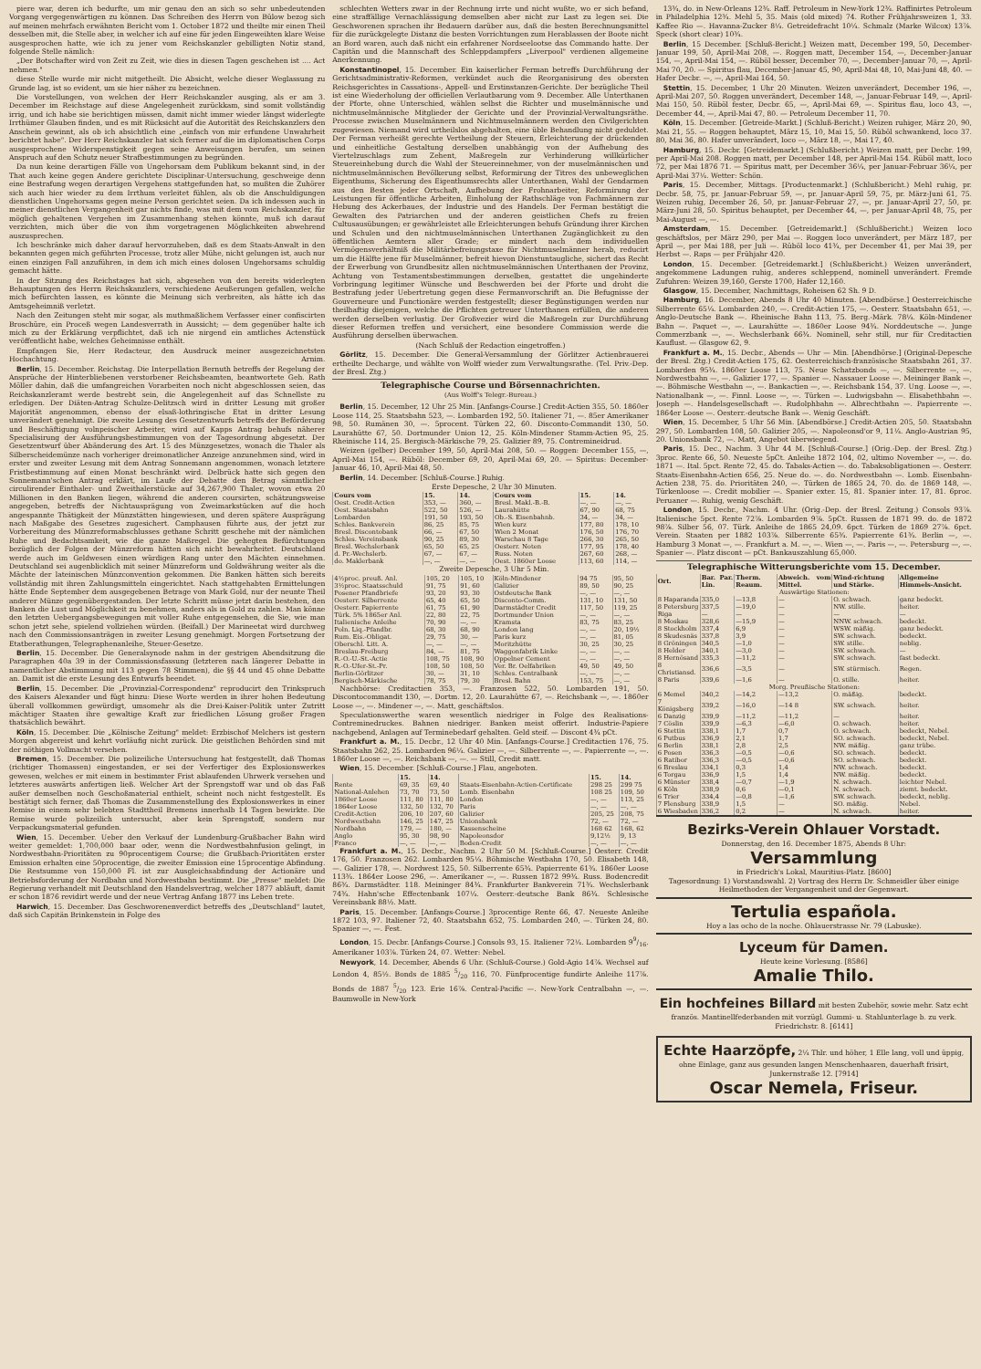piere war, deren ich bedurfte, um mir genau den an sich so sehr unbedeutenden Vorgang vergegenwärtigen zu können. Das Schreiben des Herrn von Bülow bezog sich auf meinen mehrfach erwähnten Bericht vom 1. October 1872 und theilte mir einen Theil desselben mit, die Stelle aber, in welcher ich auf eine für jeden Eingeweihten klare Weise ausgesprochen hatte, wie ich zu jener vom Reichskanzler gebilligten Notiz stand, folgende Stelle nämlich:
„Der Botschafter wird von Zeit zu Zeit, wie dies in diesen Tagen geschehen ist .... Act nehmen."
diese Stelle wurde mir nicht mitgetheilt. Die Absicht, welche dieser Weglassung zu Grunde lag, ist so evident, um sie hier näher zu bezeichnen.
Die Vorstellungen, von welchen der Herr Reichskanzler ausging, als er am 3. December im Reichstage auf diese Angelegenheit zurückkam, sind somit vollständig irrig, und ich habe sie berichtigen müssen, damit nicht immer wieder längst widerlegte Irrthümer Glauben finden, und es mit Rücksicht auf die Autorität des Reichskanzlers den Anschein gewinnt, als ob ich absichtlich eine „einfach von mir erfundene Unwahrheit berichtet habe". Der Herr Reichskanzler hat sich ferner auf die im diplomatischen Corps ausgesprochene Widerspenstigkeit gegen seine Anweisungen berufen, um seinen Anspruch auf den Schutz neuer Strafbestimmungen zu begründen.
Da nun keine derartigen Fälle von Ungehorsam dem Publikum bekannt sind, in der That auch keine gegen Andere gerichtete Disciplinar-Untersuchung, geschweige denn eine Bestrafung wegen derartigen Vergehens stattgefunden hat, so mußten die Zuhörer sich auch hier wieder zu dem Irrthum verleitet fühlen, als ob die Anschuldigungen dienstlichen Ungehorsams gegen meine Person gerichtet seien. Da ich indessen auch in meiner dienstlichen Vergangenheit gar nichts finde, was mit dem vom Reichskanzler, für möglich gehaltenen Vergehen im Zusammenhang stehen könnte, muß ich darauf verzichten, mich über die von ihm vorgetragenen Möglichkeiten abwehrend auszusprechen.
Ich beschränke mich daher darauf hervorzuheben, daß es dem Staats-Anwalt in den bekannten gegen mich geführten Processe, trotz aller Mühe, nicht gelungen ist, auch nur einen einzigen Fall anzuführen, in dem ich mich eines dolosen Ungehorsams schuldig gemacht hätte.
In der Sitzung des Reichstages hat sich, abgesehen von den bereits widerlegten Behauptungen des Herrn Reichskanzlers, verschiedene Aeußerungen gefallen, welche mich befürchten lassen, es könnte die Meinung sich verbreiten, als hätte ich das Amtsgeheimniß verletzt.
Nach den Zeitungen steht mir sogar, als muthmaßlichem Verfasser einer confiscirten Broschüre, ein Proceß wegen Landesverrath in Aussicht; — dem gegenüber halte ich mich zu der Erklärung verpflichtet, daß ich nie nirgend ein amtliches Actenstück veröffentlicht habe, welches Geheimnisse enthält.
Empfangen Sie, Herr Redacteur, den Ausdruck meiner ausgezeichnetsten Hochachtung. Arnim.
Berlin, 15. December. Reichstag. Die Interpellation Bernuth betreffs der Regelung der Ansprüche der Hinterbliebenen verstorbener Reichsbeamten, beantwortete Geh. Rath Möller dahin, daß die umfangreichen Vorarbeiten noch nicht abgeschlossen seien, das Reichskanzleramt werde bestrebt sein, die Angelegenheit auf das Schnellste zu erledigen. Der Diäten-Antrag Schulze-Delitzsch wird in dritter Lesung mit großer Majorität angenommen, ebenso der elsaß-lothringische Etat in dritter Lesung unverändert genehmigt. Die zweite Lesung des Gesetzentwurfs betreffs der Beförderung und Beschäftigung volnpeischer Arbeiter, wird auf Kapps Antrag behufs näherer Specialisirung der Ausführungsbestimmungen von der Tagesordnung abgesetzt. Der Gesetzentwurf über Abänderung des Art. 15 des Münzgesetzes, wonach die Thaler als Silberscheidemünze nach vorheriger dreimonatlicher Anzeige anzunehmen sind, wird in erster und zweiter Lesung mit dem Antrag Sonnemann angenommen, wonach letztere Fristbestimmung auf einen Monat beschränkt wird. Delbrück hatte sich gegen den Sonnemann'schen Antrag erklärt, im Laufe der Debatte den Betrag sämmtlicher circulirender Einthaler- und Zweithalerstücke auf 34,267,900 Thaler, wovon etwa 20 Millionen in den Banken liegen, während die anderen coursirten, schätzungsweise angegeben, betreffs der Nichtausprägung von Zweimarkstücken auf die hoch angespannte Thätigkeit der Münzstätten hingewiesen, und deren spätere Ausprägung nach Maßgabe des Gesetzes zugesichert. Camphausen führte aus, der jetzt zur Vorbereitung des Münzreformabschlusses gethane Schritt geschehe mit der nämlichen Ruhe und Bedachtsamkeit, wie die ganze Maßregel. Die gehegten Befürchtungen bezüglich der Folgen der Münzreform hätten sich nicht bewahrheitet. Deutschland werde auch im Geldwesen einen würdigen Rang unter den Mächten einnehmen. Deutschland sei augenblicklich mit seiner Münzreform und Goldwährung weiter als die Mächte der lateinischen Münzconvention gekommen. Die Banken hätten sich bereits vollständig mit ihren Zahlungsmitteln eingerichtet. Nach stattgehabten Ermittelungen hätte Ende September dem ausgegebenen Betrage von Mark Gold, nur der neunte Theil anderer Münze gegenübergestanden. Der letzte Schritt müsse jetzt darin bestehen, den Banken die Lust und Möglichkeit zu benehmen, anders als in Gold zu zahlen. Man könne den letzten Uebergangsbewegungen mit voller Ruhe entgegensehen, die Sie, wie man schon jetzt sehe, spielend vollziehen würden. (Beifall.) Der Marineetat wird durchweg nach den Commissionsanträgen in zweiter Lesung genehmigt. Morgen Fortsetzung der Etatberathungen, Telegraphenanleihe, Steuer-Gesetze.
Berlin, 15. December. Die Generalsynode nahm in der gestrigen Abendsitzung die Paragraphen 40a 39 in der Commissionsfassung (letzteren nach längerer Debatte in namentlicher Abstimmung mit 113 gegen 78 Stimmen), die §§ 44 und 45 ohne Debatte an. Damit ist die erste Lesung des Entwurfs beendet.
Berlin, 15. December. Die „Provinzial-Correspondenz" reproducirt den Trinkspruch des Kaisers Alexander und fügt hinzu: Diese Worte werden in ihrer hohen Bedeutung überall vollkommen gewürdigt, umsomehr als die Drei-Kaiser-Politik unter Zutritt mächtiger Staaten ihre gewaltige Kraft zur friedlichen Lösung großer Fragen thatsächlich bewährt.
Köln, 15. December. Die „Kölnische Zeitung" meldet: Erzbischof Melchers ist gestern Morgen abgereist und kehrt vorläufig nicht zurück. Die geistlichen Behörden sind mit der nöthigen Vollmacht versehen.
Bremen, 15. December. Die polizeiliche Untersuchung hat festgestellt, daß Thomas (richtiger Thomassen) eingestanden, er sei der Verfertiger des Explosionswerkes gewesen, welches er mit einem in bestimmter Frist ablaufenden Uhrwerk versehen und letzteres auswärts anfertigen ließ. Welcher Art der Sprengstoff war und ob das Faß außer demselben noch Geschoßmaterial enthielt, scheint noch nicht festgestellt. Es bestätigt sich ferner, daß Thomas die Zusammenstellung des Explosionswerkes in einer Remise in einem sehr belebten Stadttheil Bremens innerhalb 14 Tagen bewirkte. Die Remise wurde polizeilich untersucht, aber kein Sprengstoff, sondern nur Verpackungsmaterial gefunden.
Wien, 15. December. Ueber den Verkauf der Lundenburg-Grußbacher Bahn wird weiter gemeldet: 1,700,000 baar oder, wenn die Nordwestbahnfusion gelingt, in Nordwestbahn-Prioritäten zu 90procentigem Course; die Grußbach-Prioritäten erster Emission erhalten eine 50procentige, die zweiter Emission eine 15procentige Abfindung. Die Restsumme von 150,000 Fl. ist zur Ausgleichsabfindung der Actionäre und Betriebsforderung der Nordbahn und Nordwestbahn bestimmt. Die „Presse" meldet: Die Regierung verhandelt mit Deutschland den Handelsvertrag, welcher 1877 abläuft, damit er schon 1876 revidirt werde und der neue Vertrag Anfang 1877 ins Leben trete.
Harwich, 15. December. Das Geschworenenverdict betreffs des „Deutschland" lautet, daß sich Capitän Brinkenstein in Folge des
schlechten Wetters zwar in der Rechnung irrte und nicht wußte, wo er sich befand, eine straffällige Vernachlässigung demselben aber nicht zur Last zu legen sei. Die Geschworenen sprachen ihr Bedauern darüber aus, daß die besten Berechnungsmittel für die zurückgelegte Distanz die besten Vorrichtungen zum Herablassen der Boote nicht an Bord waren, auch daß nicht ein erfahrener Nordseelootse das Commando hatte. Der Capitän und die Mannschaft des Schleppdampfers „Liverpool" verdienen allgemeine Anerkennung.
Konstantinopel, 15. December. Ein kaiserlicher Ferman betreffs Durchführung der Gerichtsadministrativ-Reformen, verkündet auch die Reorganisirung des obersten Reichsgerichtes in Cassations-, Appell- und Erstinstanzen-Gerichte. Der bezügliche Theil ist eine Wiederholung der officiellen Verlautbarung vom 9. December. Alle Unterthanen der Pforte, ohne Unterschied, wählen selbst die Richter und muselmännische und nichtmuselmännische Mitglieder der Gerichte und der Provinzial-Verwaltungsräthe. Processe zwischen Muselmännern und Nichtmuselmännern werden den Civilgerichten zugewiesen. Niemand wird urtheilslos abgehalten, eine üble Behandlung nicht geduldet. Der Ferman verheißt gerechte Vertheilung der Steuern, Erleichterung der drückenden und einheitliche Gestaltung derselben unabhängig von der Aufhebung des Viertelzuschlags zum Zehent, Maßregeln zur Verhinderung willkürlicher Steuereinhebung durch die Wahl der Steuereinnehmer, von der muselmännischen und nichtmuselmännischen Bevölkerung selbst, Reformirung der Titres des unbeweglichen Eigenthums, Sicherung des Eigenthumsrechts aller Unterthanen, Wahl der Gendarmen aus den Besten jeder Ortschaft, Aufhebung der Frohnarbeiter, Reformirung der Leistungen für öffentliche Arbeiten, Einholung der Rathschläge von Fachmännern zur Hebung des Ackerbaues, der Industrie und des Handels. Der Ferman bestätigt die Gewalten des Patriarchen und der anderen geistlichen Chefs zu freien Cultusausübungen; er gewährleistet alle Erleichterungen behufs Gründung ihrer Kirchen und Schulen und den nichtmuselmännischen Unterthanen Zugänglichkeit zu den öffentlichen Aemtern aller Grade; er mindert nach dem individuellen Vermögensverhältniß die Militärbefreiungstaxe für Nichtmuselmänner herab, reducirt um die Hälfte jene für Muselmänner, befreit hievon Dienstuntaugliche, sichert das Recht der Erwerbung von Grundbesitz allen nichtmuselmännischen Unterthanen der Provinz, Achtung von Testamentsbestimmungen derselben, gestattet die ungehinderte Vorbringung legitimer Wünsche und Beschwerden bei der Pforte und droht die Bestrafung jeder Uebertretung gegen diese Fermanvorschrift an. Die Befugnisse der Gouverneure und Functionäre werden festgestellt; dieser Begünstigungen werden nur theilhaftig diejenigen, welche die Pflichten getreuer Unterthanen erfüllen, die anderen werden derselben verlustig. Der Großvezier wird die Maßregeln zur Durchführung dieser Reformen treffen und versichert, eine besondere Commission werde die Ausführung derselben überwachen.
(Nach Schluß der Redaction eingetroffen.)
Görlitz, 15. December. Die General-Versammlung der Görlitzer Actienbrauerei ertheilte Decharge, und wählte von Wolff wieder zum Verwaltungsrathe. (Tel. Priv.-Dep. der Bresl. Ztg.)
Telegraphische Course und Börsennachrichten.
(Aus Wolff's Telegr.-Bureau.)
Berlin, 15. December, 12 Uhr 25 Min. [Anfangs-Course.] Credit-Actien 355, 50. 1860er Loose 114, 25. Staatsbahn 523, —. Lombarden 192, 50. Italiener 71, —. 85er Amerikaner 98, 50. Rumänen 30, —. 5procent. Türken 22, 60. Disconto-Commandit 130, 50. Laurahütte 67, 50. Dortmunder Union 12, 25. Köln-Mindener Stamm-Actien 95, 25. Rheinische 114, 25. Bergisch-Märkische 79, 25. Galizier 89, 75. Contremineidrud.
Weizen (gelber) December 199, 50, April-Mai 208, 50. — Roggen: December 155, —, April-Mai 154, —. Rüböl: December 69, 20, April-Mai 69, 20. — Spiritus: December-Januar 46, 10, April-Mai 48, 50.
Berlin, 14. December. [Schluß-Course.] Ruhig.
Erste Depesche, 2 Uhr 30 Minuten.
| Cours vom | 15. | 14. | Cours vom | 15. | 14. |
| --- | --- | --- | --- | --- | --- |
| Oest. Credit-Actien | 353, — | 360, — | Bresl. Makl.-B.-B. | —, — | —, — |
| Oest. Staatsbahn | 522, 50 | 526, — | Laurahütte | 67, 90 | 68, 75 |
| Lombarden | 191, 50 | 193, 50 | Ob.-S. Eisenbahnb. | 34, — | 34, — |
| Schles. Bankverein | 86, 25 | 85, 75 | Wien kurz | 177, 80 | 178, 10 |
| Bresl. Discontobank | 66, — | 67, 50 | Wien 2 Monat | 176, 50 | 176, 70 |
| Schles. Vereinsbank | 90, 25 | 89, 30 | Warschau 8 Tage | 266, 30 | 265, 50 |
| Bresl. Wechslerbank | 65, 50 | 65, 25 | Oesterr. Noten | 177, 95 | 178, 40 |
| d. Pr.-Wechslerb. | 67, — | 67, — | Russ. Noten | 267, 60 | 268, — |
| do. Maklerbank | —, — | —, — | Oest. 1860er Loose | 113, 60 | 114, — |
Zweite Depesche, 3 Uhr 5 Min.
| 4½proc. preuß. Anl. | 105, 20 | 105, 10 | Köln-Mindener | 94 75 | 95, 50 |
| 3½proc. Staatsschuld | 91, 75 | 91, 60 | Galizier | 89, 50 | 90, 25 |
| Posener Pfandbriefe | 93, 20 | 93, 30 | Ostdeutsche Bank | —, — | —, — |
| Oesterr. Silberrente | 65, 40 | 65, 50 | Disconto-Comm. | 131, 10 | 131, 50 |
| Oesterr. Papierrente | 61, 75 | 61, 90 | Darmstädter Credit | 117, 50 | 119, 25 |
| Türk. 5% 1865er Anl. | 22, 80 | 22, 75 | Dortmunder Union | —, — | —, — |
| Italienische Anleihe | 70, 90 | —, — | Kramsta | 83, 75 | 83, 25 |
| Poln. Liq.-Pfandbr. | 68, 30 | 68, 90 | London lang | —, — | 20, 19½ |
| Rum. Eis.-Obligat. | 29, 75 | 30, — | Paris kurz | —, — | 81, 05 |
| Oberschl. Litt. A. | —, — | —, — | Moritzhütte | 30, 25 | 30, 25 |
| Breslau-Freiburg | 84, — | 81, 75 | Waggonfabrik Linke | —, — | —, — |
| R.-O.-U.-St.-Actie | 108, 75 | 108, 90 | Oppelner Cement | —, — | —, — |
| R.-O.-Ufer-St.-Pr. | 108, 50 | 108, 50 | Ver. Br. Oelfabriken | 49, 50 | 49, 50 |
| Berlin-Görlitzer | 30, — | 31, 10 | Schles. Centralbank | —, — | —, — |
| Bergisch-Märkische | 78, 75 | 79, 30 | Bresl. Bahn | 153, 75 | —, — |
Nachbörse: Creditactien 353, —. Franzosen 522, 50. Lombarden 191, 50. Discontocommandit 130, —. Dortm. 12, 20. Laurahütte 67, —. Reichsbank —, —. 1860er Loose —, —. Mindener —, —. Matt, geschäftslos.
Speculationswerthe waren wesentlich niedriger in Folge des Realisations-Contreminedruckes. Bahnen niedriger. Banken meist offerirt. Industrie-Papiere nachgebend, Anlagen auf Terminebedarf gehalten. Geld steif. — Discont 4¾ pCt.
Frankfurt a. M., 15. Decbr., 12 Uhr 40 Min. [Anfangs-Course.] Creditactien 176, 75. Staatsbahn 262, 25. Lombarden 96¼. Galizier —, —. Silberrente —, —. Papierrente —, —. 1860er Loose —, —. Reichsbank —, —. — Still, Credit matt.
Wien, 15. December. [Schluß-Course.] Flau, angeboten.
| | 15. | 14. | | 15. | 14. |
| --- | --- | --- | --- | --- | --- |
| Rente | 69, 35 | 69, 40 | Staats-Eisenbahn-Actien-Certificate | 298 25 | 299 75 |
| National-Anlehen | 73, 70 | 73, 50 | Lomb. Eisenbahn | 108 25 | 109, 50 |
| 1860er Loose | 111, 80 | 111, 80 | London | —, — | 113, 25 |
| 1864er Loose | 132, 50 | 132, 70 | Paris | —, — | —, — |
| Credit-Actien | 206, 10 | 207, 60 | Galizier | 205, 25 | 208, 75 |
| Nordwestbahn | 146, 25 | 147, 25 | Unionsbank | 72, — | 72, — |
| Nordbahn | 179, — | 180, — | Kassenscheine | 168 62 | 168, 62 |
| Anglo | 95, 30 | 98, 90 | Napoleonsdor | 9,12½ | 9, 13 |
| Franco | —, — | —, — | Boden-Credit | —, — | —, — |
Frankfurt a. M., 15. Decbr., Nachm. 2 Uhr 50 M. [Schluß-Course.] Oesterr. Credit 176, 50. Franzosen 262. Lombarden 95¼. Böhmische Westbahn 170, 50. Elisabeth 148, —. Galizier 178, —. Nordwest 125, 50. Silberrente 65¾. Papierrente 61¾. 1860er Loose 113¾. 1864er Loose 296, —. Amerikaner —, —. Russen 1872 99¾. Russ. Bodencredit 86¾. Darmstädter. 118. Meininger 84¾. Frankfurter Bankverein 71¾. Wechslerbank 74¾. Hahn'sche Effectenbank 107¼. Oesterr.-deutsche Bank 86¾. Schlesische Vereinsbank 88½. Matt.
Paris, 15. December. [Anfangs-Course.] 3procentige Rente 66, 47. Neueste Anleihe 1872 103, 97. Italiener 72, 40. Staatsbahn 652, 75. Lombarden 240, —. Türken 24, 80. Spanier —, —. Fest.
London, 15. Decbr. [Anfangs-Course.] Consols 93, 15. Italiener 72¼. Lombarden 99/16. Amerikaner 103⅞. Türken 24, 07. Wetter: Nebel.
Newyork, 14. December, Abends 6 Uhr. (Schluß-Course.) Gold-Agio 14⅞. Wechsel auf London 4, 85½. Bonds de 1885 5/20 116, 70. Fünfprocentige fundirte Anleihe 117⅞. Bonds de 1887 5/20 123. Erie 16⅞. Central-Pacific —. New-York Centralbahn —, —. Baumwolle in New-York
13¾, do. in New-Orleans 12¾. Raff. Petroleum in New-York 12¾. Raffinirtes Petroleum in Philadelphia 12¾. Mehl 5, 35. Mais (old mixed) 74. Rother Frühjahrsweizen 1, 33. Kaffee Rio —. Havanna-Zucker 8¼. Getreidefracht 10¼. Schmalz (Marke Wilcox) 13⅞. Speck (short clear) 10¾.
Berlin, 15 December. [Schluß-Bericht.] Weizen matt, December 199, 50, December-Januar 199, 50, April-Mai 208, —. Roggen matt, December 154, —, December-Januar 154, —, April-Mai 154, —. Rüböl besser, December 70, —, December-Januar 70, —, April-Mai 70, 20. — Spiritus flau, December-Januar 45, 90, April-Mai 48, 10, Mai-Juni 48, 40. — Hafer Decbr. —, —, April-Mai 164, 50.
Stettin, 15. December, 1 Uhr 20 Minuten. Weizen unverändert, December 196, —, April-Mai 207, 50. Roggen unverändert, December 148, —, Januar-Februar 149, —, April-Mai 150, 50. Rüböl fester, Decbr. 65, —, April-Mai 69, —. Spiritus flau, loco 43, —, December 44, —, April-Mai 47, 80. — Petroleum December 11, 70.
Köln, 15. December. [Getreide-Markt.] (Schluß-Bericht.) Weizen ruhiger, März 20, 90, Mai 21, 55. — Roggen behauptet, März 15, 10, Mai 15, 50. Rüböl schwankend, loco 37. 80, Mai 36, 80. Hafer unverändert, loco —, März 18, —, Mai 17, 40.
Hamburg, 15. Decbr. [Getreidemarkt.] (Schlußbericht.) Weizen matt, per Decbr. 199, per April-Mai 208. Roggen matt, per December 148, per April-Mai 154. Rüböl matt, loco 72, per Mai 1876 71. — Spiritus matt, per December 36¼, per Januar-Februar 36¼, per April-Mai 37¼. Wetter: Schön.
Paris, 15. December, Mittags. [Productenmarkt.] (Schlußbericht.) Mehl ruhig, pr. Decbr. 58, 75, pr. Januar-Februar 59, —, pr. Januar-April 59, 75, pr. März-Juni 61, 75. Weizen ruhig, December 26, 50, pr. Januar-Februar 27, —, pr. Januar-April 27, 50, pr. März-Juni 28, 50. Spiritus behauptet, per December 44, —, per Januar-April 48, 75, per Mai-August —, —.
Amsterdam, 15. December. [Getreidemarkt.] (Schlußbericht.) Weizen loco geschäftslos, per März 290, per Mai —. Roggen loco unverändert, per März 187, per April —, per Mai 188, per Juli —. Rüböl loco 41¾, per December 41, per Mai 39, per Herbst —. Raps — per Frühjahr 420.
London, 15. December. [Getreidemarkt.] (Schlußbericht.) Weizen unverändert, angekommene Ladungen ruhig, anderes schleppend, nominell unverändert. Fremde Zufuhren: Weizen 39,160, Gerste 1700, Hafer 12,160.
Glasgow, 15. December, Nachmittags, Roheisen 62 Sh. 9 D.
Hamburg, 16. December, Abends 8 Uhr 40 Minuten. [Abendbörse.] Oesterreichische Silberrente 65¼. Lombarden 240, —. Credit-Actien 175, —. Oesterr. Staatsbahn 651, —. Anglo-Deutsche Bank —. Rheinische Bahn 113, 75. Berg.-Märk. 78¼. Köln-Mindener Bahn —. Paquet —, —. Laurahütte —. 1860er Loose 94¾. Norddeutsche —. Junge Commerzbank —, —. Wechslerbank 66¾. Nominell, sehr still, nur für Creditactien Kauflust. — Glasgow 62, 9.
Frankfurt a. M., 15. Decbr., Abends — Uhr — Min. [Abendbörse.] (Original-Depesche der Bresl. Ztg.) Credit-Actien 175, 62. Oesterreichisch-französische Staatsbahn 261, 37. Lombarden 95¾. 1860er Loose 113, 75. Neue Schatzbonds —, —. Silberrente —, —. Nordwestbahn —, —. Galizier 177, —. Spanier —. Nassauer Loose —. Meininger Bank —, —. Böhmische Westbahn —, —. Bankactien —, —. Reichsbank 154, 37. Ung. Loose —, —. Nationalbank —, —. Finnl. Loose —, —. Türken —. Ludwigsbahn —. Elisabethbahn —. Joseph —. Handelsgesellschaft —. Rudolphbahn —. Albrechtbahn —. Papierrente —. 1864er Loose —. Oesterr.-deutsche Bank —. Wenig Geschäft.
Wien, 15. December, 5 Uhr 56 Min. [Abendbörse.] Credit-Actien 205, 50. Staatsbahn 297, 50. Lombarden 108, 50. Galizier 205, —. Napoleonsd'or 9, 11¼. Anglo-Austrian 95, 20. Unionsbank 72, —. Matt, Angebot überwiegend.
Paris, 15. Dec., Nachm. 3 Uhr 44 M. [Schluß-Course.] (Orig.-Dep. der Bresl. Ztg.) 3proc. Rente 66, 50. Neueste 5pCt. Anleihe 1872 104, 02, ultimo November —, —. do. 1871 —. Ital. 5pct. Rente 72, 45. do. Tabaks-Actien —. do. Tabaksobligationen —. Oesterr. Staats-Eisenbahn-Actien 656, 25. Neue do. —. do. Nordwestbahn —. Lomb. Eisenbahn-Actien 238, 75. do. Prioritäten 240, —. Türken de 1865 24, 70. do. de 1869 148, —. Türkenloose —. Credit mobilier —. Spanier exter. 15, 81. Spanier inter. 17, 81. 6proc. Peruaner —. Ruhig, wenig Geschäft.
London, 15. Decbr., Nachm. 4 Uhr. (Orig.-Dep. der Bresl. Zeitung.) Consols 93⅞. Italienische 5pct. Rente 72⅞. Lombarden 9⅞. 5pCt. Russen de 1871 99. do. de 1872 98⅞. Silber 56, 07. Türk. Anleihe de 1865 24,09. 6pct. Türken de 1869 27⅞. 6pct. Verein. Staaten per 1882 103⅞. Silberrente 65¾. Papierrente 61¾. Berlin —, —. Hamburg 3 Monat —, —. Frankfurt a. M. —, —. Wien —, —. Paris —, —. Petersburg —, —. Spanier —. Platz discont — pCt. Bankauszahlung 65,000.
Telegraphische Witterungsberichte vom 15. December.
| Ort. | Bar. Par. Lin. | Therm. Reaum. | Abweich. vom Mittel. | Wind-richtung und Stärke. | Allgemeine Himmels-Ansicht. |
| --- | --- | --- | --- | --- | --- |
| Auswärtige Stationen: | | | | | |
| 8 Haparanda | 335,0 | —13,8 | — | O. schwach. | ganz bedeckt. |
| 8 Petersburg | 337,5 | —19,0 | — | NW. stille. | heiter. |
| Riga | — | — | — | — | — |
| 8 Moskau | 328,6 | —15,9 | — | NNW. schwach. | bedeckt. |
| 8 Stockholm | 337,4 | 6,9 | — | WSW. mäßig. | ganz bedeckt. |
| 8 Skudesnäs | 337,8 | 3,9 | — | SW. schwach. | bedeckt. |
| 8 Gröningen | 340,5 | —1,0 | — | SW. stille. | neblig. |
| 8 Helder | 340,1 | —3,0 | — | SW. schwach. | — |
| 8 Hernösand | 335,3 | —11,2 | — | SW. schwach. | fast bedeckt. |
| 8 Christiansd. | 336,6 | —3,5 | — | SW. stürmisch. | Regen. |
| 8 Paris | 339,6 | —1,6 | — | O. stille. | heiter. |
| Morg. Preußische Stationen: | | | | | |
| 6 Memel | 340,2 | —14,2 | —13,2 | O. mäßig. | bedeckt. |
| 7 Königsberg | 339,2 | —16,0 | —14 8 | SW. schwach. | heiter. |
| 6 Danzig | 339,9 | —11,2 | —11,2 | — | heiter. |
| 7 Cöslin | 339,9 | —6,3 | —6,0 | O. schwach. | heiter. |
| 6 Stettin | 338,1 | 1,7 | 0,7 | O. schwach. | bedeckt, Nebel. |
| 6 Putbus | 336,9 | 2,1 | 1,7 | SO. schwach. | bedeckt, Nebel. |
| 6 Berlin | 338,1 | 2,8 | 2,5 | NW. mäßig. | ganz trübe. |
| 6 Posen | 336,3 | —0,5 | —0,6 | SO. schwach. | bedeckt. |
| 6 Ratibor | 336,3 | —0,5 | —0,6 | SO. schwach. | bedeckt. |
| 6 Breslau | 334,1 | 0,3 | 1,4 | NW. schwach. | bedeckt. |
| 6 Torgau | 336,9 | 1,5 | 1,4 | NW. mäßig. | bedeckt. |
| 6 Münster | 338,4 | —0,7 | —1,9 | N. schwach. | leichter Nebel. |
| 6 Köln | 338,9 | 0,6 | —0,1 | N. schwach. | ziemt. bedeckt. |
| 6 Trier | 334,4 | —0,8 | —1,6 | SW. schwach. | bedeckt, neblig. |
| 7 Flensburg | 338,9 | 1,5 | — | SO. mäßig. | Nebel. |
| 6 Wiesbaden | 336,2 | 0,2 | — | N. schwach. | heiter. |
Bezirks-Verein Ohlauer Vorstadt.
Donnerstag, den 16. December 1875, Abends 8 Uhr:
Versammlung
in Friedrich's Lokal, Mauritius-Platz. [8600]
Tagesordnung: 1) Vorstandswahl. 2) Vortrag des Herrn Dr. Schmeidler über einige Heilmethoden der Vergangenheit und der Gegenwart.
Tertulia española.
Hoy a las ocho de la noche. Ohlauerstrasse Nr. 79 (Labuske).
Lyceum für Damen.
Heute keine Vorlesung. [8586]
Amalie Thilo.
Ein hochfeines Billard mit besten Zubehör, sowie mehr. Satz echt französ. Mantinellfederbanden mit vorzügl. Gummi- u. Stahlunterlage b. zu verk. Friedrichstr. 8. [6141]
Echte Haarzöpfe, 2¼ Thlr. und höher, 1 Elle lang, voll und üppig, ohne Einlage, ganz aus gesunden langen Menschenhaaren, dauerhaft frisirt, Junkernstraße 12. [7914]
Oscar Nemela, Friseur.